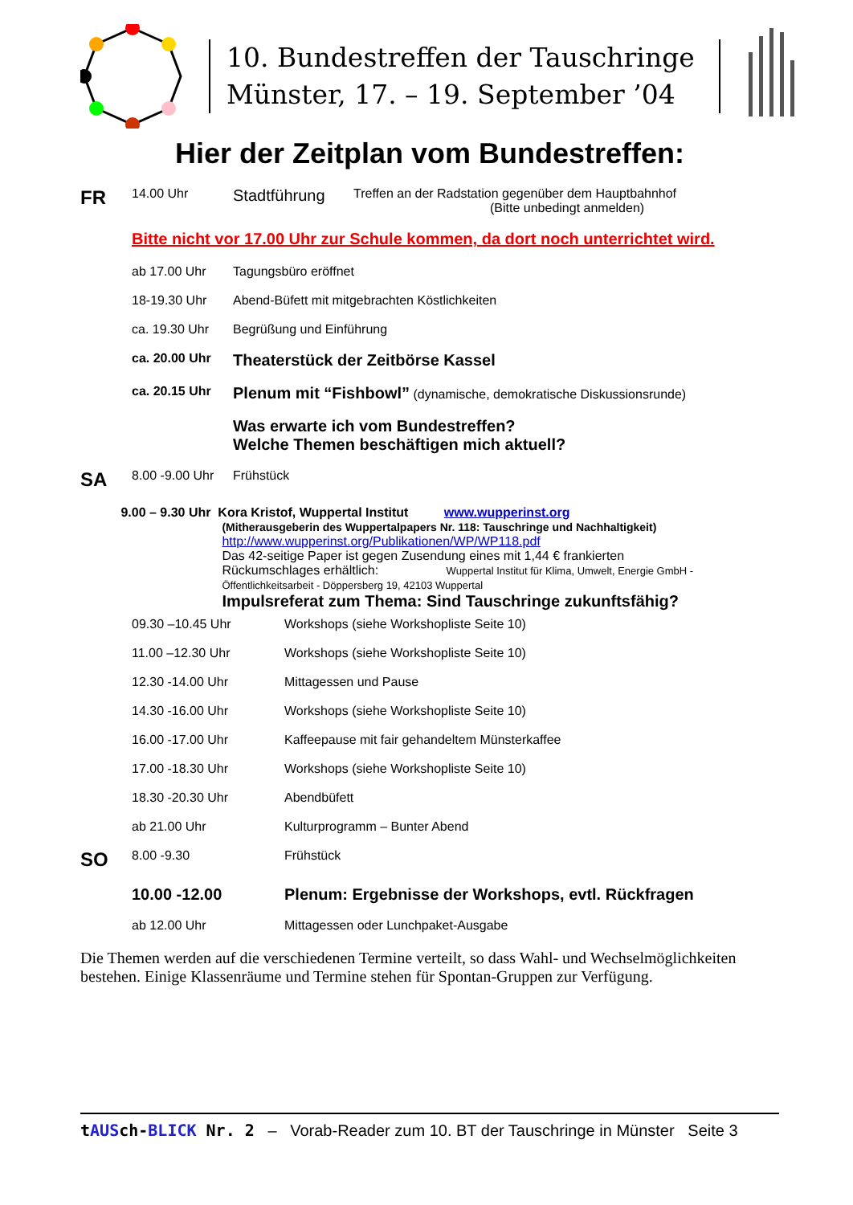10. Bundestreffen der Tauschringe
Münster, 17. – 19. September ’04
Hier der Zeitplan vom Bundestreffen:
FR
14.00 Uhr
Stadtführung
Treffen an der Radstation gegenüber dem Hauptbahnhof
(Bitte unbedingt anmelden)
Bitte nicht vor 17.00 Uhr zur Schule kommen, da dort noch unterrichtet wird.
ab 17.00 Uhr Tagungsbüro eröffnet
18-19.30 Uhr Abend-Büfett mit mitgebrachten Köstlichkeiten
ca. 19.30 Uhr Begrüßung und Einführung
ca. 20.00 Uhr
Theaterstück der Zeitbörse Kassel
ca. 20.15 Uhr
Plenum mit “Fishbowl” (dynamische, demokratische Diskussionsrunde)
Was erwarte ich vom Bundestreffen?
Welche Themen beschäftigen mich aktuell?
SA
8.00 -9.00 Uhr
Frühstück
9.00 – 9.30 Uhr Kora Kristof, Wuppertal Institut www.wupperinst.org
(Mitherausgeberin des Wuppertalpapers Nr. 118: Tauschringe und Nachhaltigkeit)
http://www.wupperinst.org/Publikationen/WP/WP118.pdf
Das 42-seitige Paper ist gegen Zusendung eines mit 1,44 € frankierten
Rückumschlages erhältlich: Wuppertal Institut für Klima, Umwelt, Energie GmbH - Öffentlichkeitsarbeit - Döppersberg 19, 42103 Wuppertal
Impulsreferat zum Thema: Sind Tauschringe zukunftsfähig?
09.30 –10.45 Uhr Workshops (siehe Workshopliste Seite 10)
11.00 –12.30 Uhr Workshops (siehe Workshopliste Seite 10)
12.30 -14.00 Uhr Mittagessen und Pause
14.30 -16.00 Uhr Workshops (siehe Workshopliste Seite 10)
16.00 -17.00 Uhr Kaffeepause mit fair gehandeltem Münsterkaffee
17.00 -18.30 Uhr Workshops (siehe Workshopliste Seite 10)
18.30 -20.30 Uhr Abendbüfett
ab 21.00 Uhr Kulturprogramm – Bunter Abend
SO
8.00 -9.30 Frühstück
10.00 -12.00 Plenum: Ergebnisse der Workshops, evtl. Rückfragen
ab 12.00 Uhr Mittagessen oder Lunchpaket-Ausgabe
Die Themen werden auf die verschiedenen Termine verteilt, so dass Wahl- und Wechselmöglichkeiten bestehen. Einige Klassenräume und Termine stehen für Spontan-Gruppen zur Verfügung.
tAUSch-BLICK Nr. 2 – Vorab-Reader zum 10. BT der Tauschringe in Münster Seite 3